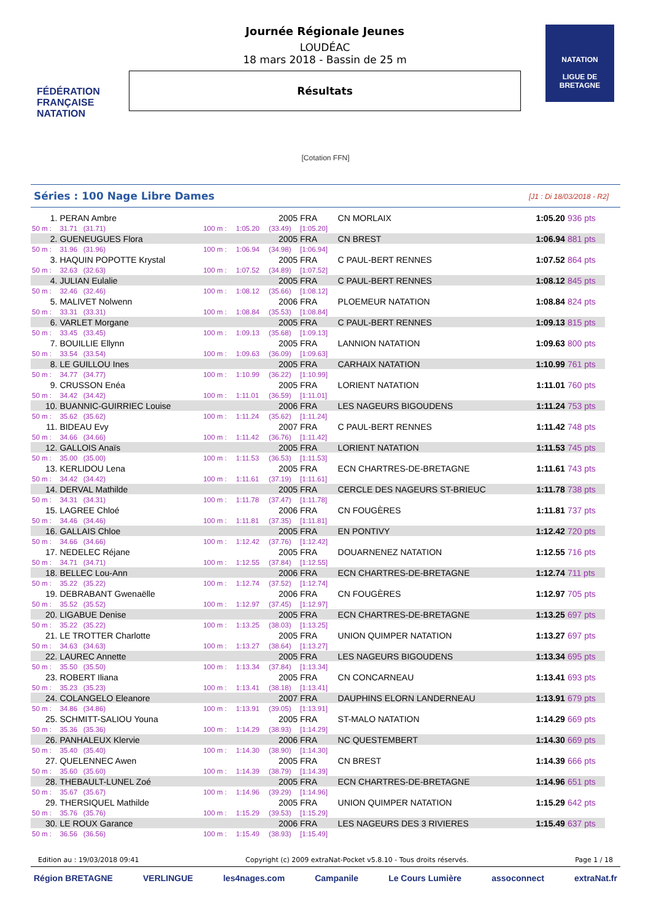FÉDÉRATION FRANÇAISE NATATION
Journée Régionale Jeunes
LOUDÉAC
18 mars 2018 - Bassin de 25 m
Résultats
NATATION
LIGUE DE BRETAGNE
[Cotation FFN]
Séries : 100 Nage Libre Dames [J1 : Di 18/03/2018 - R2]
| 1. | PERAN Ambre | | | 2005 | FRA | CN MORLAIX | 1:05.20 | 936 pts |
| 50 m : | 31.71 (31.71) | 100 m : | 1:05.20 | (33.49) | [1:05.20] | | | |
| 2. | GUENEUGUES Flora | | | 2005 | FRA | CN BREST | 1:06.94 | 881 pts |
| 50 m : | 31.96 (31.96) | 100 m : | 1:06.94 | (34.98) | [1:06.94] | | | |
| 3. | HAQUIN POPOTTE Krystal | | | 2005 | FRA | C PAUL-BERT RENNES | 1:07.52 | 864 pts |
| 50 m : | 32.63 (32.63) | 100 m : | 1:07.52 | (34.89) | [1:07.52] | | | |
| 4. | JULIAN Eulalie | | | 2005 | FRA | C PAUL-BERT RENNES | 1:08.12 | 845 pts |
| 50 m : | 32.46 (32.46) | 100 m : | 1:08.12 | (35.66) | [1:08.12] | | | |
| 5. | MALIVET Nolwenn | | | 2006 | FRA | PLOEMEUR NATATION | 1:08.84 | 824 pts |
| 50 m : | 33.31 (33.31) | 100 m : | 1:08.84 | (35.53) | [1:08.84] | | | |
| 6. | VARLET Morgane | | | 2005 | FRA | C PAUL-BERT RENNES | 1:09.13 | 815 pts |
| 50 m : | 33.45 (33.45) | 100 m : | 1:09.13 | (35.68) | [1:09.13] | | | |
| 7. | BOUILLIE Ellynn | | | 2005 | FRA | LANNION NATATION | 1:09.63 | 800 pts |
| 50 m : | 33.54 (33.54) | 100 m : | 1:09.63 | (36.09) | [1:09.63] | | | |
| 8. | LE GUILLOU Ines | | | 2005 | FRA | CARHAIX NATATION | 1:10.99 | 761 pts |
| 50 m : | 34.77 (34.77) | 100 m : | 1:10.99 | (36.22) | [1:10.99] | | | |
| 9. | CRUSSON Enéa | | | 2005 | FRA | LORIENT NATATION | 1:11.01 | 760 pts |
| 50 m : | 34.42 (34.42) | 100 m : | 1:11.01 | (36.59) | [1:11.01] | | | |
| 10. | BUANNIC-GUIRRIEC Louise | | | 2006 | FRA | LES NAGEURS BIGOUDENS | 1:11.24 | 753 pts |
| 50 m : | 35.62 (35.62) | 100 m : | 1:11.24 | (35.62) | [1:11.24] | | | |
| 11. | BIDEAU Evy | | | 2007 | FRA | C PAUL-BERT RENNES | 1:11.42 | 748 pts |
| 50 m : | 34.66 (34.66) | 100 m : | 1:11.42 | (36.76) | [1:11.42] | | | |
| 12. | GALLOIS Anaïs | | | 2005 | FRA | LORIENT NATATION | 1:11.53 | 745 pts |
| 50 m : | 35.00 (35.00) | 100 m : | 1:11.53 | (36.53) | [1:11.53] | | | |
| 13. | KERLIDOU Lena | | | 2005 | FRA | ECN CHARTRES-DE-BRETAGNE | 1:11.61 | 743 pts |
| 50 m : | 34.42 (34.42) | 100 m : | 1:11.61 | (37.19) | [1:11.61] | | | |
| 14. | DERVAL Mathilde | | | 2005 | FRA | CERCLE DES NAGEURS ST-BRIEUC | 1:11.78 | 738 pts |
| 50 m : | 34.31 (34.31) | 100 m : | 1:11.78 | (37.47) | [1:11.78] | | | |
| 15. | LAGREE Chloé | | | 2006 | FRA | CN FOUGÈRES | 1:11.81 | 737 pts |
| 50 m : | 34.46 (34.46) | 100 m : | 1:11.81 | (37.35) | [1:11.81] | | | |
| 16. | GALLAIS Chloe | | | 2005 | FRA | EN PONTIVY | 1:12.42 | 720 pts |
| 50 m : | 34.66 (34.66) | 100 m : | 1:12.42 | (37.76) | [1:12.42] | | | |
| 17. | NEDELEC Réjane | | | 2005 | FRA | DOUARNENEZ NATATION | 1:12.55 | 716 pts |
| 50 m : | 34.71 (34.71) | 100 m : | 1:12.55 | (37.84) | [1:12.55] | | | |
| 18. | BELLEC Lou-Ann | | | 2006 | FRA | ECN CHARTRES-DE-BRETAGNE | 1:12.74 | 711 pts |
| 50 m : | 35.22 (35.22) | 100 m : | 1:12.74 | (37.52) | [1:12.74] | | | |
| 19. | DEBRABANT Gwenaëlle | | | 2006 | FRA | CN FOUGÈRES | 1:12.97 | 705 pts |
| 50 m : | 35.52 (35.52) | 100 m : | 1:12.97 | (37.45) | [1:12.97] | | | |
| 20. | LIGABUE Denise | | | 2005 | FRA | ECN CHARTRES-DE-BRETAGNE | 1:13.25 | 697 pts |
| 50 m : | 35.22 (35.22) | 100 m : | 1:13.25 | (38.03) | [1:13.25] | | | |
| 21. | LE TROTTER Charlotte | | | 2005 | FRA | UNION QUIMPER NATATION | 1:13.27 | 697 pts |
| 50 m : | 34.63 (34.63) | 100 m : | 1:13.27 | (38.64) | [1:13.27] | | | |
| 22. | LAUREC Annette | | | 2005 | FRA | LES NAGEURS BIGOUDENS | 1:13.34 | 695 pts |
| 50 m : | 35.50 (35.50) | 100 m : | 1:13.34 | (37.84) | [1:13.34] | | | |
| 23. | ROBERT Iliana | | | 2005 | FRA | CN CONCARNEAU | 1:13.41 | 693 pts |
| 50 m : | 35.23 (35.23) | 100 m : | 1:13.41 | (38.18) | [1:13.41] | | | |
| 24. | COLANGELO Eleanore | | | 2007 | FRA | DAUPHINS ELORN LANDERNEAU | 1:13.91 | 679 pts |
| 50 m : | 34.86 (34.86) | 100 m : | 1:13.91 | (39.05) | [1:13.91] | | | |
| 25. | SCHMITT-SALIOU Youna | | | 2005 | FRA | ST-MALO NATATION | 1:14.29 | 669 pts |
| 50 m : | 35.36 (35.36) | 100 m : | 1:14.29 | (38.93) | [1:14.29] | | | |
| 26. | PANHALEUX Klervie | | | 2006 | FRA | NC QUESTEMBERT | 1:14.30 | 669 pts |
| 50 m : | 35.40 (35.40) | 100 m : | 1:14.30 | (38.90) | [1:14.30] | | | |
| 27. | QUELENNEC Awen | | | 2005 | FRA | CN BREST | 1:14.39 | 666 pts |
| 50 m : | 35.60 (35.60) | 100 m : | 1:14.39 | (38.79) | [1:14.39] | | | |
| 28. | THEBAULT-LUNEL Zoé | | | 2005 | FRA | ECN CHARTRES-DE-BRETAGNE | 1:14.96 | 651 pts |
| 50 m : | 35.67 (35.67) | 100 m : | 1:14.96 | (39.29) | [1:14.96] | | | |
| 29. | THERSIQUEL Mathilde | | | 2005 | FRA | UNION QUIMPER NATATION | 1:15.29 | 642 pts |
| 50 m : | 35.76 (35.76) | 100 m : | 1:15.29 | (39.53) | [1:15.29] | | | |
| 30. | LE ROUX Garance | | | 2006 | FRA | LES NAGEURS DES 3 RIVIERES | 1:15.49 | 637 pts |
| 50 m : | 36.56 (36.56) | 100 m : | 1:15.49 | (38.93) | [1:15.49] | | | |
Edition au : 19/03/2018 09:41 Copyright (c) 2009 extraNat-Pocket v5.8.10 - Tous droits réservés. Page 1 / 18
Région BRETAGNE VERLINGUE les4nages.com Campanile Le Cours Lumière assoconnect extraNat.fr